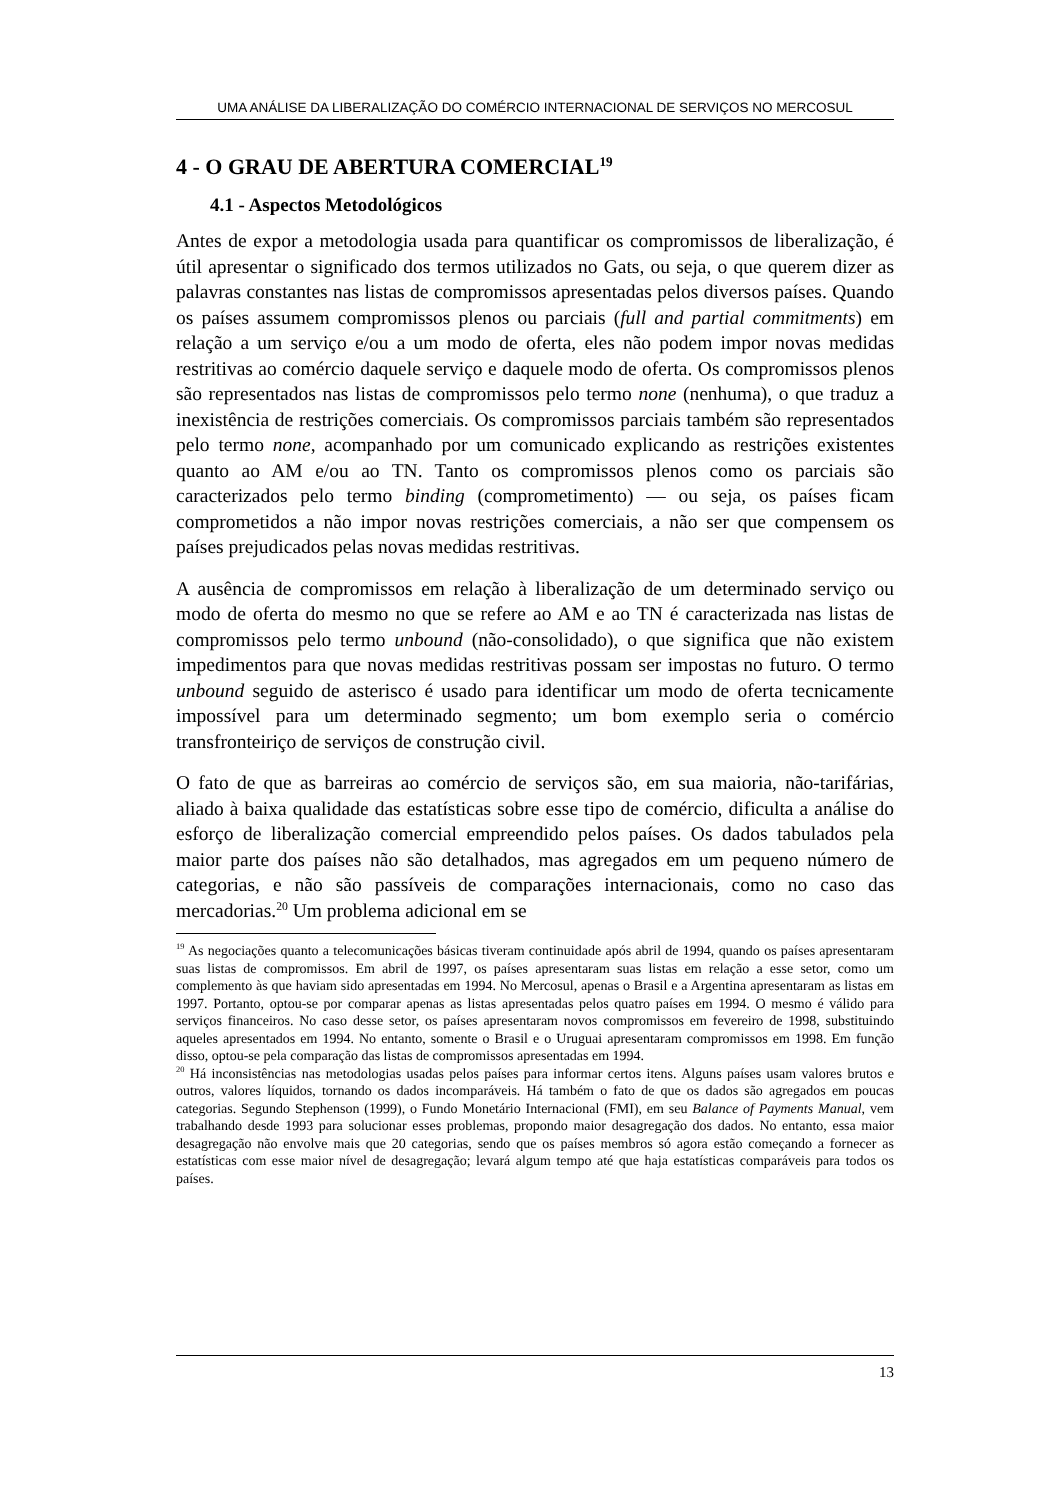UMA ANÁLISE DA LIBERALIZAÇÃO DO COMÉRCIO INTERNACIONAL DE SERVIÇOS NO MERCOSUL
4 - O GRAU DE ABERTURA COMERCIAL<sup>19</sup>
4.1 - Aspectos Metodológicos
Antes de expor a metodologia usada para quantificar os compromissos de liberalização, é útil apresentar o significado dos termos utilizados no Gats, ou seja, o que querem dizer as palavras constantes nas listas de compromissos apresentadas pelos diversos países. Quando os países assumem compromissos plenos ou parciais (full and partial commitments) em relação a um serviço e/ou a um modo de oferta, eles não podem impor novas medidas restritivas ao comércio daquele serviço e daquele modo de oferta. Os compromissos plenos são representados nas listas de compromissos pelo termo none (nenhuma), o que traduz a inexistência de restrições comerciais. Os compromissos parciais também são representados pelo termo none, acompanhado por um comunicado explicando as restrições existentes quanto ao AM e/ou ao TN. Tanto os compromissos plenos como os parciais são caracterizados pelo termo binding (comprometimento) — ou seja, os países ficam comprometidos a não impor novas restrições comerciais, a não ser que compensem os países prejudicados pelas novas medidas restritivas.
A ausência de compromissos em relação à liberalização de um determinado serviço ou modo de oferta do mesmo no que se refere ao AM e ao TN é caracterizada nas listas de compromissos pelo termo unbound (não-consolidado), o que significa que não existem impedimentos para que novas medidas restritivas possam ser impostas no futuro. O termo unbound seguido de asterisco é usado para identificar um modo de oferta tecnicamente impossível para um determinado segmento; um bom exemplo seria o comércio transfronteiriço de serviços de construção civil.
O fato de que as barreiras ao comércio de serviços são, em sua maioria, não-tarifárias, aliado à baixa qualidade das estatísticas sobre esse tipo de comércio, dificulta a análise do esforço de liberalização comercial empreendido pelos países. Os dados tabulados pela maior parte dos países não são detalhados, mas agregados em um pequeno número de categorias, e não são passíveis de comparações internacionais, como no caso das mercadorias.<sup>20</sup> Um problema adicional em se
<sup>19</sup> As negociações quanto a telecomunicações básicas tiveram continuidade após abril de 1994, quando os países apresentaram suas listas de compromissos. Em abril de 1997, os países apresentaram suas listas em relação a esse setor, como um complemento às que haviam sido apresentadas em 1994. No Mercosul, apenas o Brasil e a Argentina apresentaram as listas em 1997. Portanto, optou-se por comparar apenas as listas apresentadas pelos quatro países em 1994. O mesmo é válido para serviços financeiros. No caso desse setor, os países apresentaram novos compromissos em fevereiro de 1998, substituindo aqueles apresentados em 1994. No entanto, somente o Brasil e o Uruguai apresentaram compromissos em 1998. Em função disso, optou-se pela comparação das listas de compromissos apresentadas em 1994.
<sup>20</sup> Há inconsistências nas metodologias usadas pelos países para informar certos itens. Alguns países usam valores brutos e outros, valores líquidos, tornando os dados incomparáveis. Há também o fato de que os dados são agregados em poucas categorias. Segundo Stephenson (1999), o Fundo Monetário Internacional (FMI), em seu Balance of Payments Manual, vem trabalhando desde 1993 para solucionar esses problemas, propondo maior desagregação dos dados. No entanto, essa maior desagregação não envolve mais que 20 categorias, sendo que os países membros só agora estão começando a fornecer as estatísticas com esse maior nível de desagregação; levará algum tempo até que haja estatísticas comparáveis para todos os países.
13